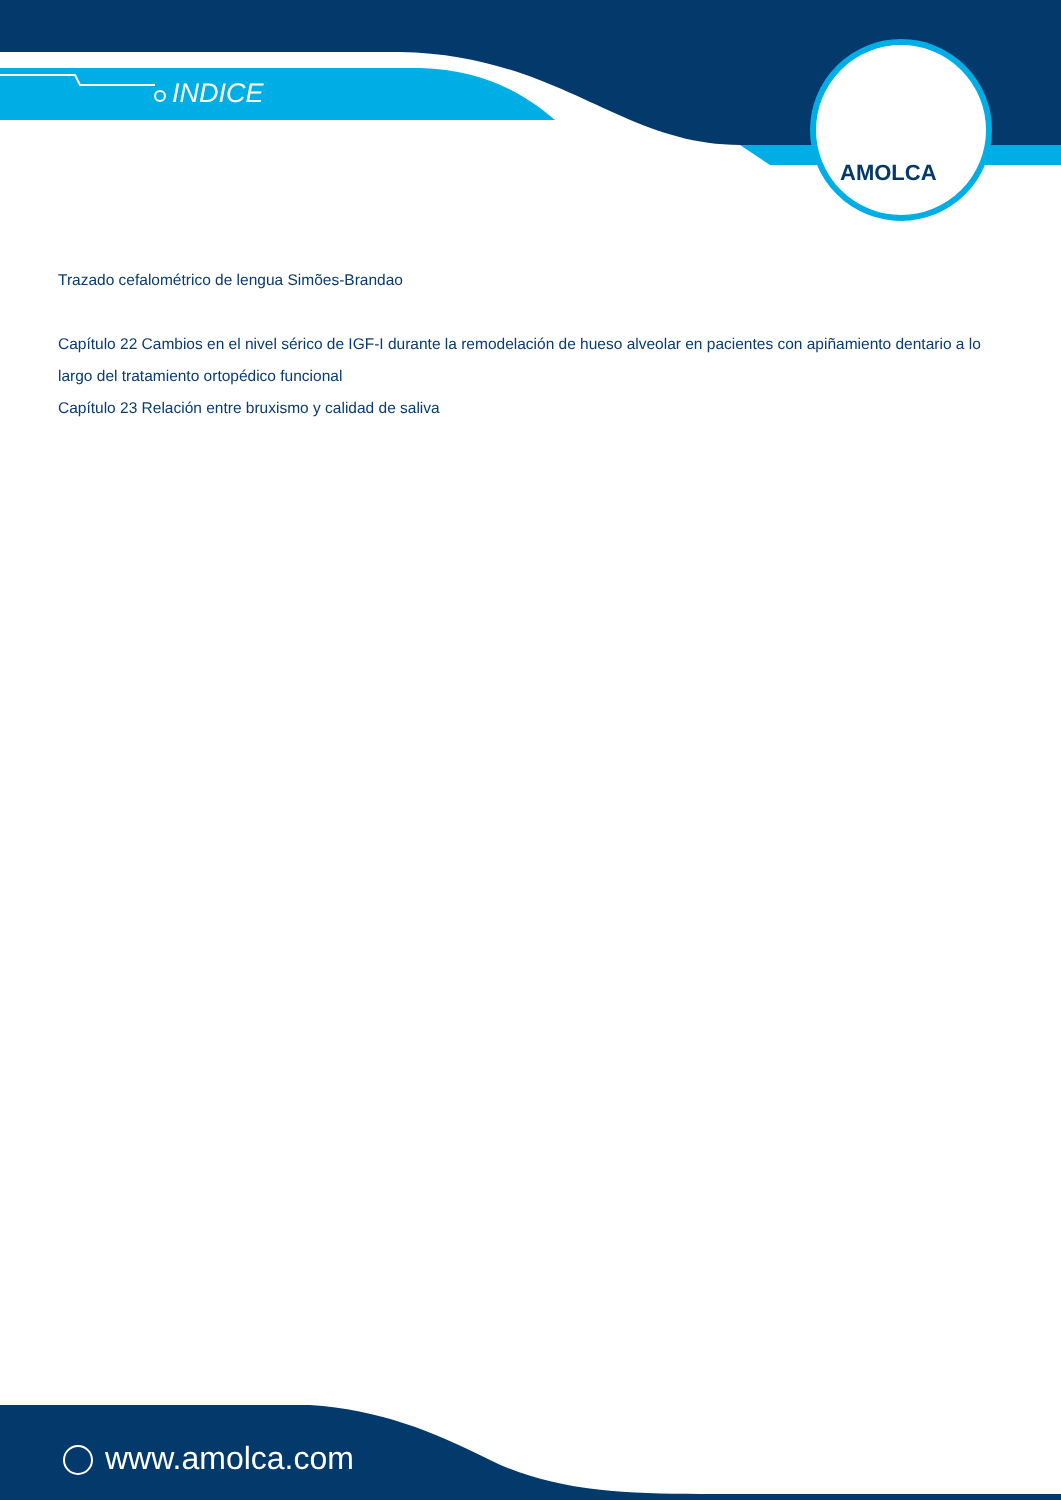INDICE
AMOLCA
Trazado cefalométrico de lengua Simões-Brandao
Capítulo 22 Cambios en el nivel sérico de IGF-I durante la remodelación de hueso alveolar en pacientes con apiñamiento dentario a lo largo del tratamiento ortopédico funcional
Capítulo 23 Relación entre bruxismo y calidad de saliva
www.amolca.com